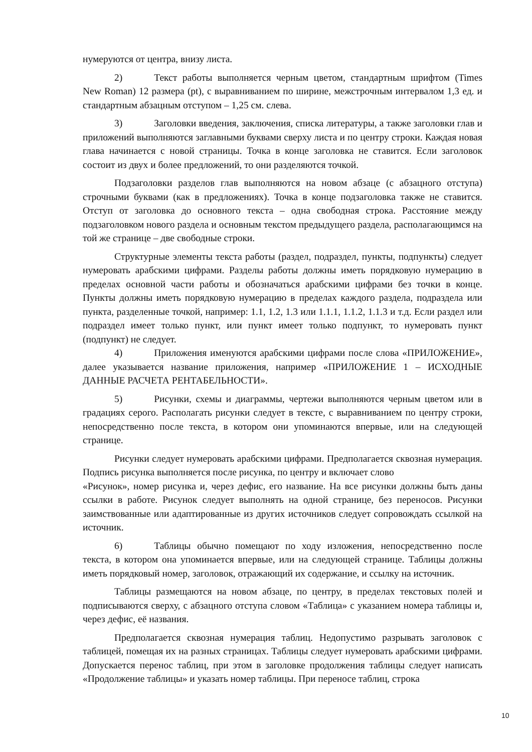нумеруются от центра, внизу листа.
2) Текст работы выполняется черным цветом, стандартным шрифтом (Times New Roman) 12 размера (pt), с выравниванием по ширине, межстрочным интервалом 1,3 ед. и стандартным абзацным отступом – 1,25 см. слева.
3) Заголовки введения, заключения, списка литературы, а также заголовки глав и приложений выполняются заглавными буквами сверху листа и по центру строки. Каждая новая глава начинается с новой страницы. Точка в конце заголовка не ставится. Если заголовок состоит из двух и более предложений, то они разделяются точкой.
Подзаголовки разделов глав выполняются на новом абзаце (с абзацного отступа) строчными буквами (как в предложениях). Точка в конце подзаголовка также не ставится. Отступ от заголовка до основного текста – одна свободная строка. Расстояние между подзаголовком нового раздела и основным текстом предыдущего раздела, располагающимся на той же странице – две свободные строки.
Структурные элементы текста работы (раздел, подраздел, пункты, подпункты) следует нумеровать арабскими цифрами. Разделы работы должны иметь порядковую нумерацию в пределах основной части работы и обозначаться арабскими цифрами без точки в конце. Пункты должны иметь порядковую нумерацию в пределах каждого раздела, подраздела или пункта, разделенные точкой, например: 1.1, 1.2, 1.3 или 1.1.1, 1.1.2, 1.1.3 и т.д. Если раздел или подраздел имеет только пункт, или пункт имеет только подпункт, то нумеровать пункт (подпункт) не следует.
4) Приложения именуются арабскими цифрами после слова «ПРИЛОЖЕНИЕ», далее указывается название приложения, например «ПРИЛОЖЕНИЕ 1 – ИСХОДНЫЕ ДАННЫЕ РАСЧЕТА РЕНТАБЕЛЬНОСТИ».
5) Рисунки, схемы и диаграммы, чертежи выполняются черным цветом или в градациях серого. Располагать рисунки следует в тексте, с выравниванием по центру строки, непосредственно после текста, в котором они упоминаются впервые, или на следующей странице.
Рисунки следует нумеровать арабскими цифрами. Предполагается сквозная нумерация. Подпись рисунка выполняется после рисунка, по центру и включает слово
«Рисунок», номер рисунка и, через дефис, его название. На все рисунки должны быть даны ссылки в работе. Рисунок следует выполнять на одной странице, без переносов. Рисунки заимствованные или адаптированные из других источников следует сопровождать ссылкой на источник.
6) Таблицы обычно помещают по ходу изложения, непосредственно после текста, в котором она упоминается впервые, или на следующей странице. Таблицы должны иметь порядковый номер, заголовок, отражающий их содержание, и ссылку на источник.
Таблицы размещаются на новом абзаце, по центру, в пределах текстовых полей и подписываются сверху, с абзацного отступа словом «Таблица» с указанием номера таблицы и, через дефис, её названия.
Предполагается сквозная нумерация таблиц. Недопустимо разрывать заголовок с таблицей, помещая их на разных страницах. Таблицы следует нумеровать арабскими цифрами. Допускается перенос таблиц, при этом в заголовке продолжения таблицы следует написать «Продолжение таблицы» и указать номер таблицы. При переносе таблиц, строка
10